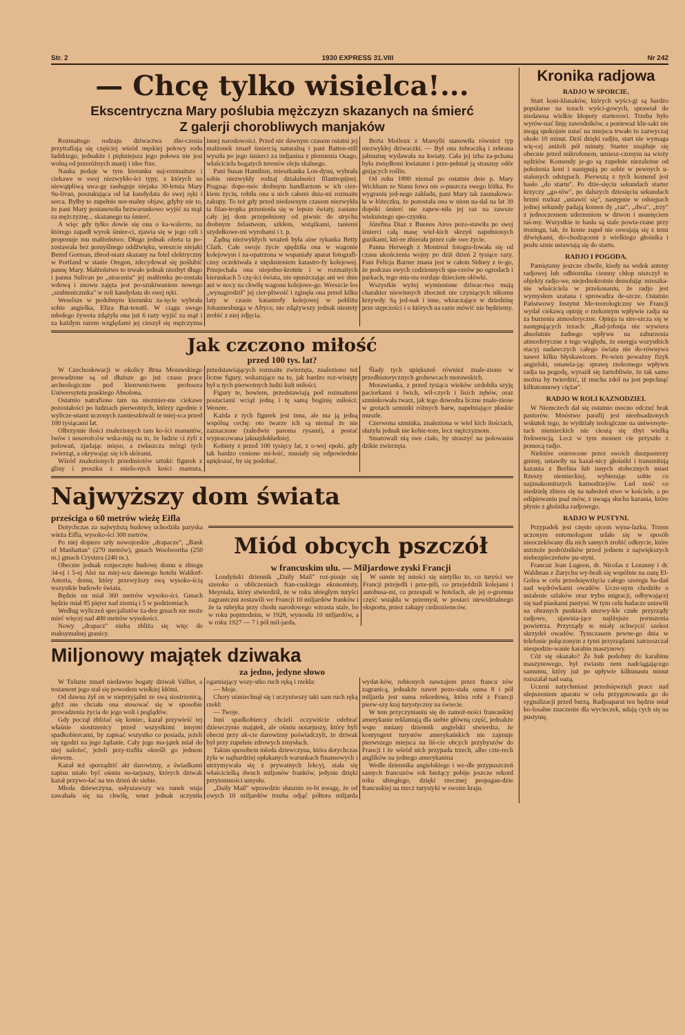Str. 2 1930 EXPRESS 31.VIII Nr 242
— Chcę tylko wisielca!...
Ekscentryczna Mary poślubia mężczyzn skazanych na śmierć
Z galerji chorobliwych manjaków
Rozmaitego rodzaju dziwactwa zbo-czenia przytrafiają się częściej wśród męskiej połowy rodu ludzkiego, jednakże i piękniejsza jego połowa nie jest wolną od przeróżnych manij i idee fixe.
Nauka podaje w tym kierunku naj-rozmaitsze i ciekawe w swej niezwykło-ści typy, z których na niewątpliwą uwa-gę zasługuje niejaka 30-letnia Mary Su-livan, poszukująca od lat kandydata do swej ręki i serca. Byłby to zupełnie nor-malny objaw, gdyby nie to, że pani Mary postanowiła bezwarunkowo wyjść za mąż za mężczyznę... skazanego na śmierć.
A więc gdy tylko dowie się ona o ka-walerze, na którego zapadł wyrok śmier-ci, zjawia się w jego celi i proponuje mu małżeństwo. Długo jednak oferta ta po-zostawała bez pomyślnego oddźwięku, wreszcie niejaki Bernd Gorman, zbrod-niarz skazany na fotel elektryczny w Portland w stanie Oregon, zdecydował się poślubić pannę Mary. Małżeństwo to trwało jednak niezbyt długo i panna Sulivan po „straceniu" jej małżonka po-została wdową i znowu zajęta jest po-szukiwaniem nowego „szubienicznika" w roli kandydata do swej ręki.
Weselsze w podobnym kierunku za-ięcie wybrała sobie angielka, Eliza Bat-tenstil. W ciągu swego młodego żywota zdążyła ona już 6 razy wyjść za mąż i za każdym razem względami jej cieszył się mężczyzna innej narodowości. Przed nie dawnym czasem ostatni jej małżonek zmarł śmiercią naturalną i pani Batten-still wyszła po jego śmierci za indjanina z plemienia Osago, właściciela bogatych terenów oleju skalnego.
Pani Susan Hamilton, mieszkanka Lon-dynu, wybrała sobie niezwykły rodzaj działalności filantropijnej. Pragnąc dopo-móc drobnym handlarzom w ich ciez-kiem życiu, robiła ona u nich całemi dnia-mi rozmaite zakupy. To też gdy przed niedawnym czasem niezwykła ta filan-tropka przeniosła się w lepsze światy, zastano cały jej dom przepełniony od piwnic do strychu drobnym żelastwem, szkłem, wstążkami, taniemi szydełkowe-mi wyrobami i t. p.
Żądną niezwykłych wrażeń była aine rykanka Betty Clark. Całe swoje życie spędziła ona w wagonie kolejowym i za-opatrzona w wspaniały aparat fotografi-czny oczekiwała z utęsknieniem katastro-fy kolejowej. Przejechała ona niejedno-krotnie i w rozmaitych kierunkach 5 czę-ści świata, nie opuszczając ani we dnie ani w nocy na chwilę wagonu kolejowe-go. Wreszcie los „wynagrodził" jej cier-pliwość i zginęła ona przed kilku laty w czasie katastrofy kolejowej w pobliżu Johannesburga w Afryce, nie zdążywszy jednak niestety zrobić z niej zdjęcia.
Berta Moileux z Marsylii stanowiła również typ niezwykłej dziwaczki. — Był ona żebraczką i zebrana jałmużnę wydawała na kwiaty. Cała jej izba za-pchana była zwiędłemi kwiatami i prze-pełniał ją straszny odór gnijących roślin.
Od roku 1890 niemal po ostatnie dnie p. Mary Wickham ze Stanu Iowa nie o-puszcza swego łóżka. Po wygraniu jed-nego zakładu, pani Mary tak zasmakowa-ła w łóżeczku, że pozostała ona w niem na-dal na lat 39 dopóki śmierć nie zapew-niła jej raz na zawsze wiekuistego spo-czynku.
Józefina Diaz z Buenos Aires pozo-stawiła po swej śmierci całą masę wiel-kich skrzyń napełnionych guzikami, któ-re zbierała przez całe swe życie.
Panna Herwegh z Montreal fotogra-fowała się od czasu ukończenia wojny po dziś dzień 2 tysiące razy. Pani Felicja Barner znana jest w całem Sidney z te-go, że podczas swych codziennych spa-cerów po ogrodach i parkach, tego mia-sta rozdaje dzieciom ołówki.
Wszystkie wyżej wymienione dziwac-twa mają charakter niewinnych zboczeń nie czyniących nikomu krzywdy. Są jed-nak i inne, wkraczające w dziedzinę prze stępczości i o których na razie mówić nie będziemy.
Jak czczono miłość
przed 100 tys. lat?
W Czechosłowacji w okolicy Brna Morawskiego prowadzone są od dłuższe go już czasu prace archeologiczne pod kierownictwem profesora Uniwersytetu praskiego Absolona.
Ostatnio natrafiono tam na niezmier-nie ciekawe pozostałości po ludziach pierwotnych, którzy zgodnie z wylicze-niami uczonych zamieszkiwali te miej-sca przed 100 tysiącami lat.
Olbrzymie ilości znalezionych tam ko-ści mamutów, lwów i nosorożców wska-zują na to, że ludzie ci żyli z polowań, zjadając mięso, a zwłaszcza mózgi tych zwierząt, a okrywając się ich skórami.
Wśród znalezionych przedmiotów sztuki: figurek z gliny i proszku z mielo-nych kości mamuta, przedstawiających rozmaite zwierzęta, znaleziono też liczne figury, wskazujące na to, jak bardzo roz-winięty był u tych pierwotnych ludzi kult miłości.
Figury te, bowiem, przedstawiają pod rozmaitemi postaciami wciąż jedną i tę samą boginię miłości: Wenere.
Każda z tych figurek jest inna, ale ma ją jedną wspólną cechę: oto twarze ich są niemal że nie zaznaczone (zaledwie paroma rysami), a postać wypracowana jaknajdokładniej.
Kobiety z przed 100 tysięcy lat, z o-wej epoki, gdy tak bardzo ceniono mi-łość, musiały się odpowiednio upiększać, by się podobać.
Ślady tych upiększeń również znale-ziono w przedhistorycznych grobowcach morawskich.
Morawianka, z przed tysiąca wieków ozdobiła szyję paciorkami z lwich, wil-czych i lisich zębów, oraz szminkowała twarz, jak tego dowodza liczne znale-zione w grotach szminki różnych barw, napełniające płaskie muszle.
Czerwona szminka, znaleziona w wiel kich ilościach, służyła jednak nie kobie-tom, lecz mężczyznom.
Smarowali nią swe ciało, by straszyć na polowaniu dzikie zwierzęta.
Najwyższy dom świata
prześciga o 60 metrów wieżę Eifla
Dotychczas za najwyższą budowę uchodziła paryska wieża Eifla, wysoko-ści 300 metrów.
Po niej dopiero szły nowojorskie „drapacze", „Bank of Manhattan" (270 metrów), gmach Woolwortha (250 m.) gmach Crystera (240 m.).
Obecnie jednak rozpoczęto budowę domu u zbiegu 34-ej i 5-ej Alei na miej-scu dawnego hotelu Waldorf-Astoria, domu, który przewyższy swą wysoko-ścią wszystkie budowle świata.
Będzie on miał 360 metrów wysoko-ści. Gmach będzie miał 85 pięter nad ziemią i 5 w podziemiach.
Według wyliczeń specjalistów ża-den gmach nie może mieć więcej nad 400 metrów wysokości.
Nowy „drapacz" nieba zbliża się więc do maksymalnej granicy.
Miód obcych pszczół
w francuskim ulu. — Miljardowe zyski Francji
Londyński dziennik „Daily Mail" roz-pisuje się szeroko o obliczeniach fran-cuskiego ekonomisty, Meyniala, który stwierdził, że w roku ubiegłym turyści zagraniczni zostawili we Francji 10 miljardów franków i że ta rubryka przy chodu narodowego wzrasta stale, bo w roku poprzednim, w 1928, wynosiła 10 miljardów, a w roku 1927 — 7 i pół mil-jarda.
W sumie tej mieści się nietylko to, co turyści we Francji przejedli i prze-pili, co przejeździli kolejami i autobusa-mi, co przespali w hotelach, ale jej o-gromna część wsiąkła w przemysł, w postaci niewidzialnego eksportu, przez zakupy cudzoziemców.
Miljonowy majątek dziwaka
za jedno, jedyne słowo
W Tuluzie zmarł niedawno bogaty dziwak Vallier, a testament jego stał się powodem wielkiej kłótni.
Od dawna żył on w nieprzyjaźni ze swą siostrzenicą, gdyż nie chciała ona stosować się w sposobie prowadzenia życia do jego woli i poglądów.
Gdy począł zbliżać się koniec, kazał przywieść tej właśnie siostrzenicy przed wszystkimi innymi spadkobiercami, by zapisać wszystko co posiada, jeżeli się zgodzi na jego żądanie. Cały jego ma-jątek miał do niej należeć, jeżeli przy-trafiła określi go jednem słowem.
Kazał też sporządzić akt darowizny, a świadkami zapisu miało być ośmiu no-tarjuszy, których dziwak kazał przywo-łać na ten dzień do siebie.
Młoda dziewczyna, usłyszawszy wa runek wuja zawahała się na chwilę, wnet jednak uczyniła ogarniający wszy-stko ruch ręką i rzekła:
— Moje.
Chory uśmiechnął się i uczyniwszy taki sam ruch ręką rzekł:
— Twoje.
Inni spadkobiercy chcieli oczywiście odebrać dziewczynie majątek, ale ośmiu notarjuszy, który byli obecni przy ak-cie darowizny poświadczyli, że dziwak był przy zupełnie zdrowych zmysłach.
Takim sposobem młoda dziewczyna, która dotychczas żyła w najbardziej opłakanych warunkach finansowych i utrzymywała się z prywatnych lekcyj, stała się właścicielką dwuch miljonów franków, jedynie dzięki przytomności umysłu.
„Daily Mail" wprawdzie słusznie ro-bi uwagę, że od owych 10 miljardów trzeba odjąć półtora miljarda wydat-ków, robionych nawzajem przez francu zów zagranicą, jednakże nawet pozo-stała suma 8 i pół miljarda jest suma rekordową, która robi z Francji pierw-szy kraj turystyczny na świecie.
W tem przyczynianiu się do zamoż-ności francuskiej amerykanie reklamują dla siebie główną część, jednakże wspo mniany dziennik angielski stwierdza, że kontyngent turystów amerykańskich nie zajmuje pierwszego miejsca na liś-cie obcych przybyszów do Francji i że wśród nich przypada trzech, albo czte-rech anglików na jednego amerykanina
Wedle dziennika angielskiego i we-dle przypuszczeń samych francuzów rok bieżący pobije jeszcze rekord roku ubiegłego, dzięki rzecznej propagan-dzie francuskiej na rzecz turystyki w swoim kraju.
Kronika radjowa
RADJO W SPORCIE.
Start koni-klusaków, których wyści-gi są bardzo popularne na torach wyści-gowych, sprawiał do niedawna wielkie kłopoty starterowi. Trzeba było wyrów-nać linję zawodników, a ponieważ klu-saki nie mogą spokojnie ustać na miejscu trwało to zazwyczaj około 10 minut. Dziś dzięki radjiu, start nie wymaga wię-cej aniżeli pół minuty. Starter znajduje się obecnie przed mikrofonem, umiesz-czonym na wieży sędziów. Komendy je-go są zupełnie niezależne od położenia koni i następują po sobie w pewnych u-stalonych odstępach. Pierwszą z tych komend jest hasło „do startu". Po dzie-sięciu sekundach starter krzyczy „go-tów", po dalszych dziesięciu sekundach brzmi rozkaz „ustawić się", następnie w odstępach jednej sekundy padają komen dy „raz", „dwa", „trzy" z jednoczesnem uderzeniem w dzwon i usunięciem taś-my. Wszystkie te hasła są stale powta-rzane przy treningu, tak, że konie zupeł nie oswajają się z temi dźwiękami, do-chodzącemi z wielkiego głośnika i posłu sznie ustawiają się do startu.
RADJO I POGODA.
Pamiętamy jeszcze chwile, kiedy na widok anteny radjowej lub odbiornika ciemny chłop niszczył te objekty radjo-we, niejednokrotnie demolując mieszka-nie właściciela w przekonaniu, że radjo jest wymysłem szatana i sprowadza de-szcze. Ostatnio Państwowy Instytut Me-teorologiczny we Francji wydał ciekawą opinję o rzekomym wpływie radja na za burzenia atmosferyczne. Opinja ta stre-szcza się w następujących tezach: „Rad-jofonja nie wywiera absolutnie żadnego wpływu na zaburzenia atmosferyczne z tego względu, że energja wszystkich stacyj nadawczych całego świata nie do-równywa nawet kilku błyskawicom. Pe-wien poważny fizyk angielski, omawia-jąc sprawę rzekomego wpływu radja na pogodę, wyraził się żartobliwie, że tak samo można by twierdzić, iż mucha zdol na jest popchnąć kilkutonnowy ciężar".
RADJO W ROLI KAZNODZIEI.
W Niemczech dał się ostatnio mocno odczuć brak pastorów. Mnóstwo parafij jest nieobsadzonych wskutek tego, że wydziały teologiczne na uniwersyte-tach niemieckich nie cieszą się zbyt wielką frekwencją. Lecz w tym momen cie przyszło z pomocą radjo.
Niektóre osierocone przez swoich duszpasterzy gminy, ustawiły na kazal-nicy głośniki i transmitują kazania z Berlina lub innych stołecznych miast Rzeszy niemieckiej, wybierając sobie co najznakomitszych kaznodziejów. Lud ność co niedzielę zbiera się na nabożeń stwo w kościele, a po odśpiewaniu psal mów, z uwagą słucha kazania, które płynie z głośnika radjowego.
RADJO W PUSTYNI.
Przypadek jest często ojcem wyna-lazku. Trzem uczonym entomologom udało się w sposób nieoczekiwany dla nich samych zrobić odkrycie, które ustrzeże podróżników przed jednem z największych niebezpieczeństw pu-styni.
Francuz Jean Lugeon, dr. Nicolas z Lozanny i dr. Waldman z Zurychu wy-brali się wspólnie na oazę El-Golea w celu przedsięwzięcia całego szeregu ba-dań nad wędrówkami owadów. Uczo-nym chodziło o ustalenie szlaków oraz trybu migracji, odbywającej się nad piaskami pustyni. W tym celu badacze ustawili na obranych punktach niezwy-kle czułe przyrządy radjowe, ujawnia-jące najlżejsze poruszenia powietrza. Przyrządy te miały uchwycić szelest skrzydeł owadów. Tymczasem pewne-go dnia w telefonie połączonym z tymi przyrządami zatrzeszczał niespodzie-wanie karabin maszynowy.
Cóż się okazało? Że huk podobny do karabinu maszynowego, był zwiastu nem nadciągającego samumu, który już po upływie kilkunastu minut rozszalał nad oazą.
Uczeni natychmiast przedsięwzięli prace nad ulepszeniem aparatu w celu przygotowania go do sygnalizacji przed burzą. Radjoaparat ten będzie miał ko-losalne znaczenie dla wycieczek, udają cych się na pustynię.